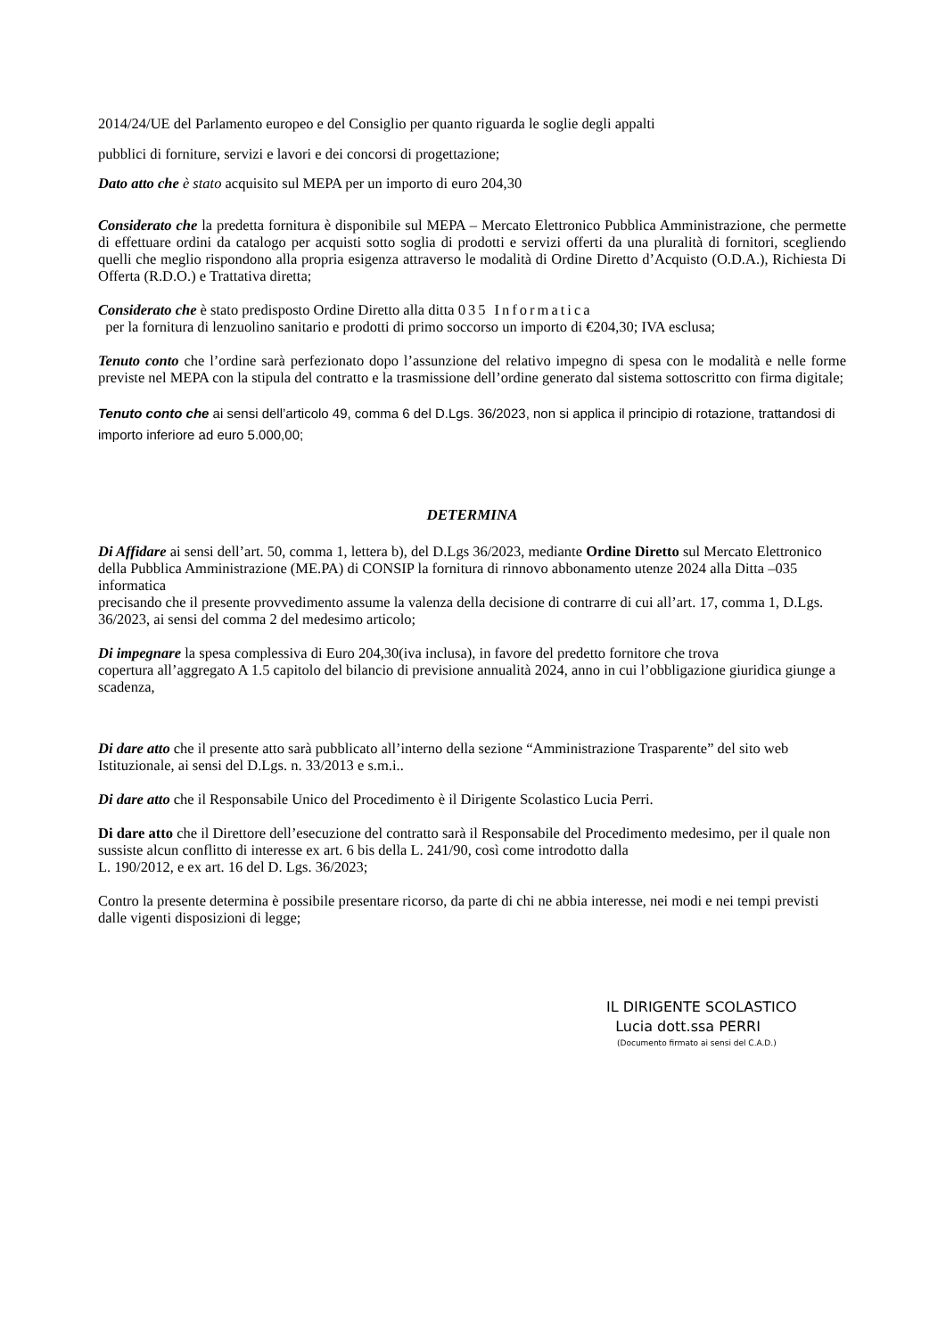2014/24/UE del Parlamento europeo e del Consiglio per quanto riguarda le soglie degli appalti
pubblici di forniture, servizi e lavori e dei concorsi di progettazione;
Dato atto che è stato acquisito sul MEPA per un importo di euro 204,30
Considerato che la predetta fornitura è disponibile sul MEPA – Mercato Elettronico Pubblica Amministrazione, che permette di effettuare ordini da catalogo per acquisti sotto soglia di prodotti e servizi offerti da una pluralità di fornitori, scegliendo quelli che meglio rispondono alla propria esigenza attraverso le modalità di Ordine Diretto d’Acquisto (O.D.A.), Richiesta Di Offerta (R.D.O.) e Trattativa diretta;
Considerato che è stato predisposto Ordine Diretto alla ditta 035 Informatica
per la fornitura di lenzuolino sanitario e prodotti di primo soccorso un importo di €204,30; IVA esclusa;
Tenuto conto che l’ordine sarà perfezionato dopo l’assunzione del relativo impegno di spesa con le modalità e nelle forme previste nel MEPA con la stipula del contratto e la trasmissione dell’ordine generato dal sistema sottoscritto con firma digitale;
Tenuto conto che ai sensi dell’articolo 49, comma 6 del D.Lgs. 36/2023, non si applica il principio di rotazione, trattandosi di importo inferiore ad euro 5.000,00;
DETERMINA
Di Affidare ai sensi dell’art. 50, comma 1, lettera b), del D.Lgs 36/2023, mediante Ordine Diretto sul Mercato Elettronico della Pubblica Amministrazione (ME.PA) di CONSIP la fornitura di rinnovo abbonamento utenze 2024 alla Ditta –035 informatica
precisando che il presente provvedimento assume la valenza della decisione di contrarre di cui all’art. 17, comma 1, D.Lgs. 36/2023, ai sensi del comma 2 del medesimo articolo;
Di impegnare la spesa complessiva di Euro 204,30(iva inclusa), in favore del predetto fornitore che trova
copertura all’aggregato A 1.5 capitolo del bilancio di previsione annualità 2024, anno in cui l’obbligazione giuridica giunge a scadenza,
Di dare atto che il presente atto sarà pubblicato all’interno della sezione “Amministrazione Trasparente” del sito web Istituzionale, ai sensi del D.Lgs. n. 33/2013 e s.m.i..
Di dare atto che il Responsabile Unico del Procedimento è il Dirigente Scolastico Lucia Perri.
Di dare atto che il Direttore dell’esecuzione del contratto sarà il Responsabile del Procedimento medesimo, per il quale non sussiste alcun conflitto di interesse ex art. 6 bis della L. 241/90, così come introdotto dalla
L. 190/2012, e ex art. 16 del D. Lgs. 36/2023;
Contro la presente determina è possibile presentare ricorso, da parte di chi ne abbia interesse, nei modi e nei tempi previsti dalle vigenti disposizioni di legge;
IL DIRIGENTE SCOLASTICO
Lucia dott.ssa PERRI
(Documento firmato ai sensi del C.A.D.)